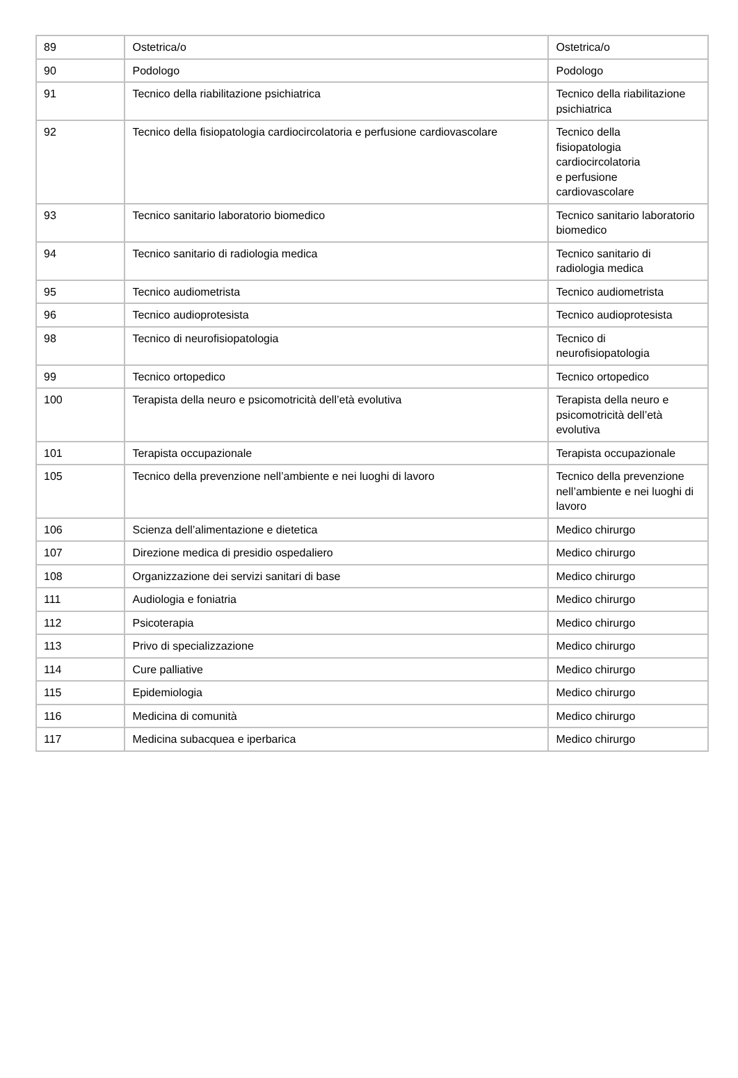| 89 | Ostetrica/o | Ostetrica/o |
| 90 | Podologo | Podologo |
| 91 | Tecnico della riabilitazione psichiatrica | Tecnico della riabilitazione psichiatrica |
| 92 | Tecnico della fisiopatologia cardiocircolatoria e perfusione cardiovascolare | Tecnico della fisiopatologia cardiocircolatoria e perfusione cardiovascolare |
| 93 | Tecnico sanitario laboratorio biomedico | Tecnico sanitario laboratorio biomedico |
| 94 | Tecnico sanitario di radiologia medica | Tecnico sanitario di radiologia medica |
| 95 | Tecnico audiometrista | Tecnico audiometrista |
| 96 | Tecnico audioprotesista | Tecnico audioprotesista |
| 98 | Tecnico di neurofisiopatologia | Tecnico di neurofisiopatologia |
| 99 | Tecnico ortopedico | Tecnico ortopedico |
| 100 | Terapista della neuro e psicomotricità dell’età evolutiva | Terapista della neuro e psicomotricità dell’età evolutiva |
| 101 | Terapista occupazionale | Terapista occupazionale |
| 105 | Tecnico della prevenzione nell’ambiente e nei luoghi di lavoro | Tecnico della prevenzione nell’ambiente e nei luoghi di lavoro |
| 106 | Scienza dell’alimentazione e dietetica | Medico chirurgo |
| 107 | Direzione medica di presidio ospedaliero | Medico chirurgo |
| 108 | Organizzazione dei servizi sanitari di base | Medico chirurgo |
| 111 | Audiologia e foniatria | Medico chirurgo |
| 112 | Psicoterapia | Medico chirurgo |
| 113 | Privo di specializzazione | Medico chirurgo |
| 114 | Cure palliative | Medico chirurgo |
| 115 | Epidemiologia | Medico chirurgo |
| 116 | Medicina di comunità | Medico chirurgo |
| 117 | Medicina subacquea e iperbarica | Medico chirurgo |